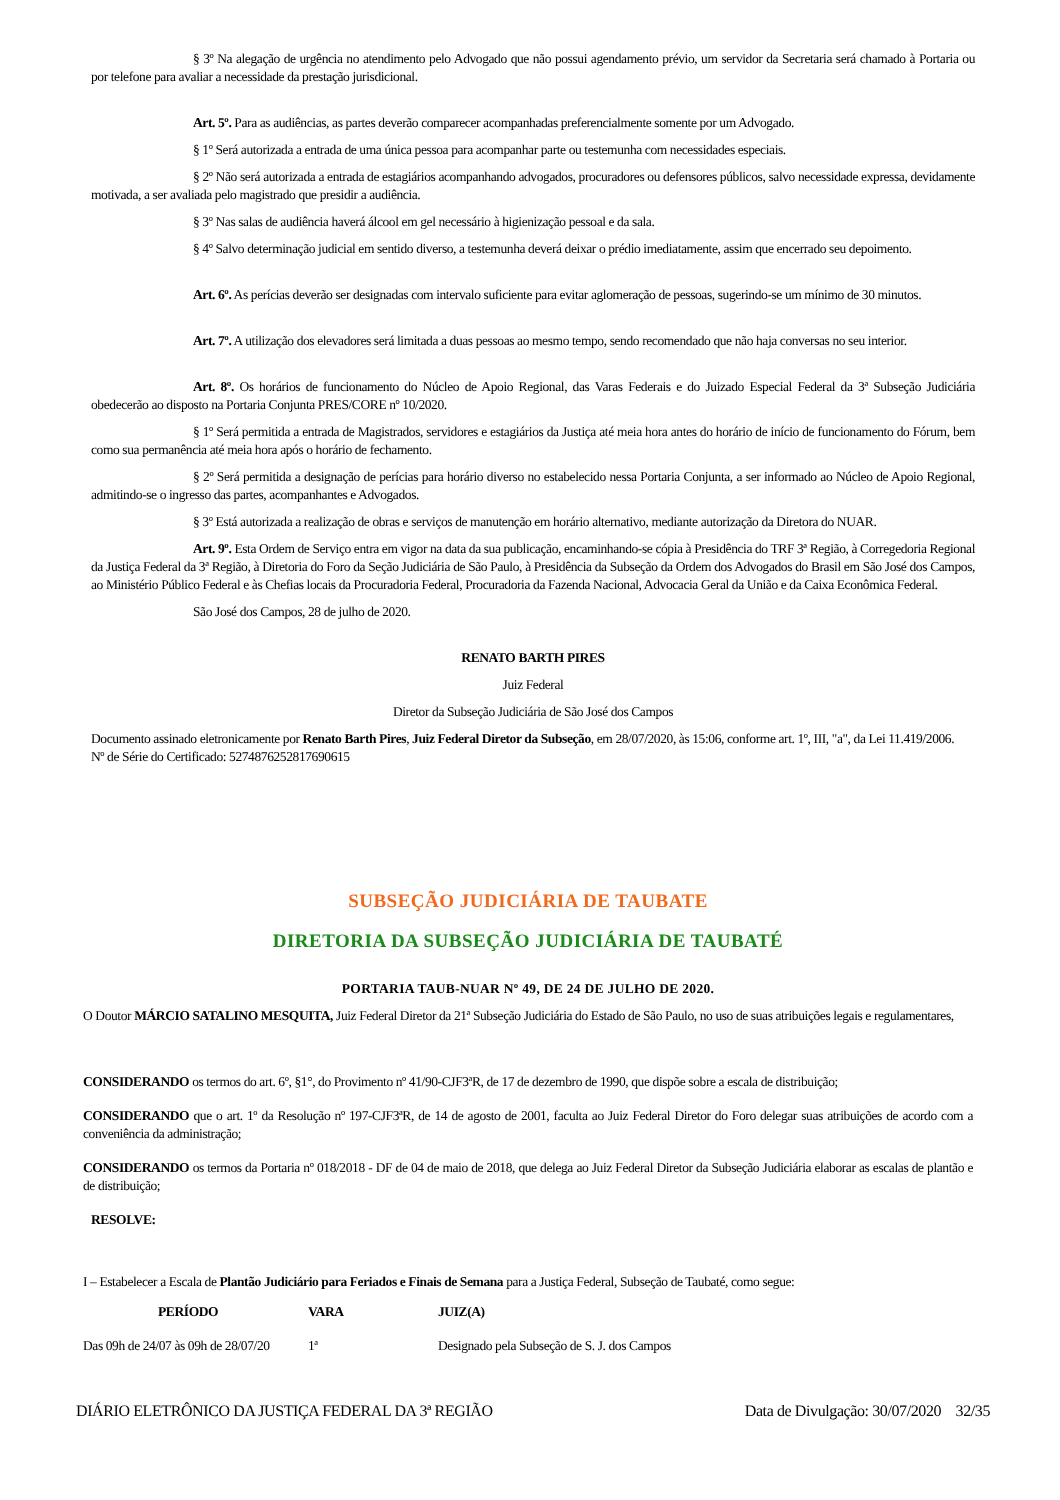§ 3º Na alegação de urgência no atendimento pelo Advogado que não possui agendamento prévio, um servidor da Secretaria será chamado à Portaria ou por telefone para avaliar a necessidade da prestação jurisdicional.
Art. 5º. Para as audiências, as partes deverão comparecer acompanhadas preferencialmente somente por um Advogado.
§ 1º Será autorizada a entrada de uma única pessoa para acompanhar parte ou testemunha com necessidades especiais.
§ 2º Não será autorizada a entrada de estagiários acompanhando advogados, procuradores ou defensores públicos, salvo necessidade expressa, devidamente motivada, a ser avaliada pelo magistrado que presidir a audiência.
§ 3º Nas salas de audiência haverá álcool em gel necessário à higienização pessoal e da sala.
§ 4º Salvo determinação judicial em sentido diverso, a testemunha deverá deixar o prédio imediatamente, assim que encerrado seu depoimento.
Art. 6º. As perícias deverão ser designadas com intervalo suficiente para evitar aglomeração de pessoas, sugerindo-se um mínimo de 30 minutos.
Art. 7º. A utilização dos elevadores será limitada a duas pessoas ao mesmo tempo, sendo recomendado que não haja conversas no seu interior.
Art. 8º. Os horários de funcionamento do Núcleo de Apoio Regional, das Varas Federais e do Juizado Especial Federal da 3ª Subseção Judiciária obedecerão ao disposto na Portaria Conjunta PRES/CORE nº 10/2020.
§ 1º Será permitida a entrada de Magistrados, servidores e estagiários da Justiça até meia hora antes do horário de início de funcionamento do Fórum, bem como sua permanência até meia hora após o horário de fechamento.
§ 2º Será permitida a designação de perícias para horário diverso no estabelecido nessa Portaria Conjunta, a ser informado ao Núcleo de Apoio Regional, admitindo-se o ingresso das partes, acompanhantes e Advogados.
§ 3º Está autorizada a realização de obras e serviços de manutenção em horário alternativo, mediante autorização da Diretora do NUAR.
Art. 9º. Esta Ordem de Serviço entra em vigor na data da sua publicação, encaminhando-se cópia à Presidência do TRF 3ª Região, à Corregedoria Regional da Justiça Federal da 3ª Região, à Diretoria do Foro da Seção Judiciária de São Paulo, à Presidência da Subseção da Ordem dos Advogados do Brasil em São José dos Campos, ao Ministério Público Federal e às Chefias locais da Procuradoria Federal, Procuradoria da Fazenda Nacional, Advocacia Geral da União e da Caixa Econômica Federal.
São José dos Campos, 28 de julho de 2020.
RENATO BARTH PIRES
Juiz Federal
Diretor da Subseção Judiciária de São José dos Campos
Documento assinado eletronicamente por Renato Barth Pires, Juiz Federal Diretor da Subseção, em 28/07/2020, às 15:06, conforme art. 1º, III, "a", da Lei 11.419/2006.
Nº de Série do Certificado: 5274876252817690615
SUBSEÇÃO JUDICIÁRIA DE TAUBATE
DIRETORIA DA SUBSEÇÃO JUDICIÁRIA DE TAUBATÉ
PORTARIA TAUB-NUAR Nº 49, DE 24 DE JULHO DE 2020.
O Doutor MÁRCIO SATALINO MESQUITA, Juiz Federal Diretor da 21ª Subseção Judiciária do Estado de São Paulo, no uso de suas atribuições legais e regulamentares,
CONSIDERANDO os termos do art. 6º, §1°, do Provimento nº 41/90-CJF3ªR, de 17 de dezembro de 1990, que dispõe sobre a escala de distribuição;
CONSIDERANDO que o art. 1º da Resolução nº 197-CJF3ªR, de 14 de agosto de 2001, faculta ao Juiz Federal Diretor do Foro delegar suas atribuições de acordo com a conveniência da administração;
CONSIDERANDO os termos da Portaria nº 018/2018 - DF de 04 de maio de 2018, que delega ao Juiz Federal Diretor da Subseção Judiciária elaborar as escalas de plantão e de distribuição;
RESOLVE:
I – Estabelecer a Escala de Plantão Judiciário para Feriados e Finais de Semana para a Justiça Federal, Subseção de Taubaté, como segue:
| PERÍODO | VARA | JUIZ(A) |
| --- | --- | --- |
| Das 09h de 24/07 às 09h de 28/07/20 | 1ª | Designado pela Subseção de S. J. dos Campos |
DIÁRIO ELETRÔNICO DA JUSTIÇA FEDERAL DA 3ª REGIÃO Data de Divulgação: 30/07/2020 32/35